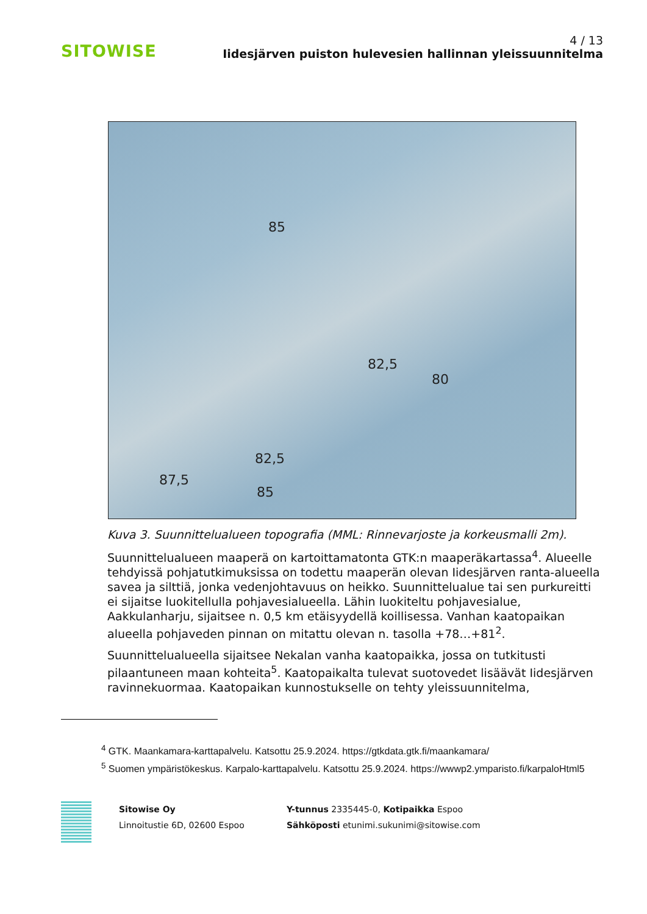SITOWISE
4 / 13
Iidesjärven puiston hulevesien hallinnan yleissuunnitelma
85
82,5
80
82,5
87,5
85
Kuva 3. Suunnittelualueen topografia (MML: Rinnevarjoste ja korkeusmalli 2m).
Suunnittelualueen maaperä on kartoittamatonta GTK:n maaperäkartassa<sup>4</sup>. Alueelle tehdyissä pohjatutkimuksissa on todettu maaperän olevan Iidesjärven ranta-alueella savea ja silttiä, jonka vedenjohtavuus on heikko. Suunnittelualue tai sen purkureitti ei sijaitse luokitellulla pohjavesialueella. Lähin luokiteltu pohjavesialue, Aakkulanharju, sijaitsee n. 0,5 km etäisyydellä koillisessa. Vanhan kaatopaikan alueella pohjaveden pinnan on mitattu olevan n. tasolla +78…+81<sup>2</sup>.
Suunnittelualueella sijaitsee Nekalan vanha kaatopaikka, jossa on tutkitusti pilaantuneen maan kohteita<sup>5</sup>. Kaatopaikalta tulevat suotovedet lisäävät Iidesjärven ravinnekuormaa. Kaatopaikan kunnostukselle on tehty yleissuunnitelma,
<sup>4</sup> GTK. Maankamara-karttapalvelu. Katsottu 25.9.2024. https://gtkdata.gtk.fi/maankamara/
<sup>5</sup> Suomen ympäristökeskus. Karpalo-karttapalvelu. Katsottu 25.9.2024. https://wwwp2.ymparisto.fi/karpaloHtml5
Sitowise Oy
Linnoitustie 6D, 02600 Espoo
Y-tunnus 2335445-0, Kotipaikka Espoo
Sähköposti etunimi.sukunimi@sitowise.com